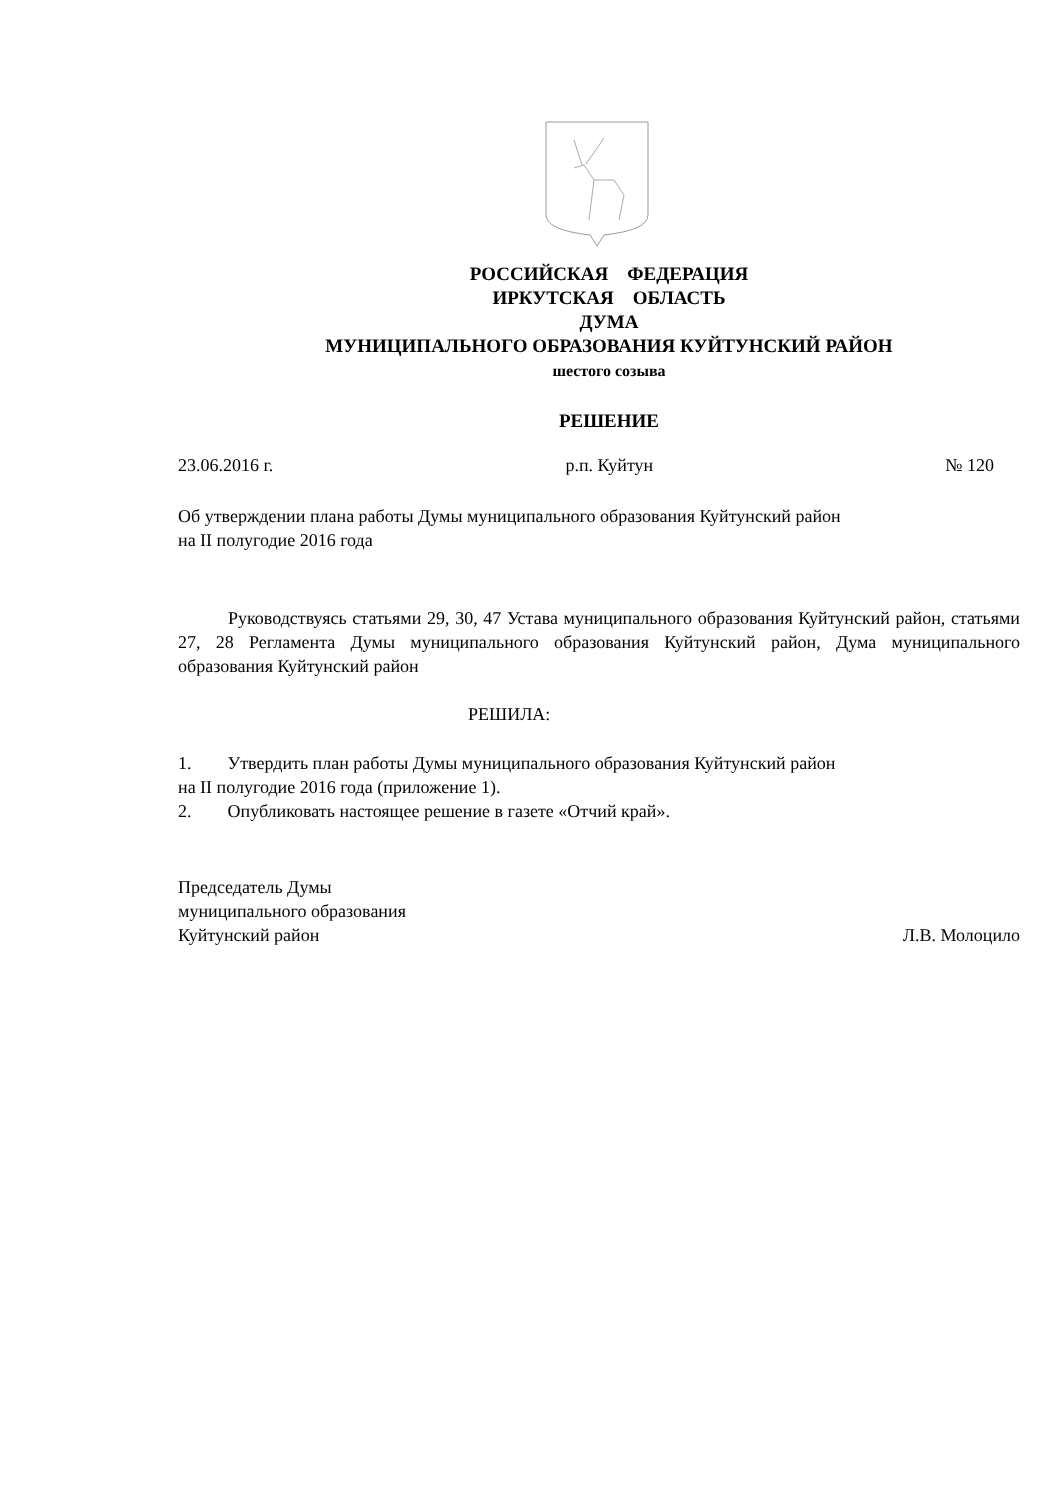РОССИЙСКАЯ ФЕДЕРАЦИЯ
ИРКУТСКАЯ ОБЛАСТЬ
ДУМА
МУНИЦИПАЛЬНОГО ОБРАЗОВАНИЯ КУЙТУНСКИЙ РАЙОН
шестого созыва
РЕШЕНИЕ
23.06.2016 г. р.п. Куйтун № 120
Об утверждении плана работы Думы муниципального образования Куйтунский район
на II полугодие 2016 года
Руководствуясь статьями 29, 30, 47 Устава муниципального образования Куйтунский район, статьями 27, 28 Регламента Думы муниципального образования Куйтунский район, Дума муниципального образования Куйтунский район
РЕШИЛА:
1. Утвердить план работы Думы муниципального образования Куйтунский район
на II полугодие 2016 года (приложение 1).
2. Опубликовать настоящее решение в газете «Отчий край».
Председатель Думы
муниципального образования
Куйтунский район Л.В. Молоцило